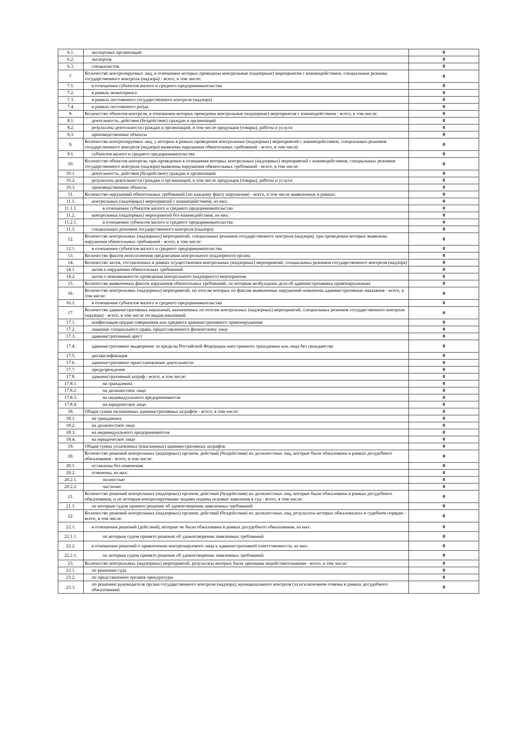| 6.1. | экспертных организаций | 0 |
| 6.2. | экспертов | 0 |
| 6.3. | специалистов | 0 |
| 7. | Количество контролируемых лиц, в отношении которых проведены контрольные (надзорные) мероприятия с взаимодействием, специальные режимы государственного контроля (надзора) - всего, в том числе: | 0 |
| 7.1. | в отношении субъектов малого и среднего предпринимательства | 0 |
| 7.2. | в рамках мониторинга | 0 |
| 7.3. | в рамках постоянного государственного контроля (надзора) | 0 |
| 7.4. | в рамках постоянного рейда | 0 |
| 8. | Количество объектов контроля, в отношении которых проведены контрольные (надзорные) мероприятия с взаимодействием - всего, в том числе: | 0 |
| 8.1. | деятельность, действия (бездействие) граждан и организаций | 0 |
| 8.2. | результаты деятельности граждан и организаций, в том числе продукция (товары), работы и услуги | 0 |
| 8.3. | производственные объекты | 0 |
| 9. | Количество контролируемых лиц, у которых в рамках проведения контрольных (надзорных) мероприятий с взаимодействием, специальных режимов государственного контроля (надзора) выявлены нарушения обязательных требований - всего, в том числе: | 0 |
| 9.1. | субъектов малого и среднего предпринимательства | 0 |
| 10. | Количество объектов контроля, при проведении в отношении которых контрольных (надзорных) мероприятий с взаимодействием, специальных режимов государственного контроля (надзора) выявлены нарушения обязательных требований - всего, в том числе: | 0 |
| 10.1. | деятельность, действия (бездействие) граждан и организаций | 0 |
| 10.2. | результаты деятельности граждан и организаций, в том числе продукция (товары), работы и услуги | 0 |
| 10.3. | производственные объекты | 0 |
| 11. | Количество нарушений обязательных требований (по каждому факту нарушения) - всего, в том числе выявленных в рамках: | 0 |
| 11.1. | контрольных (надзорных) мероприятий с взаимодействием, из них: | 0 |
| 11.1.1. | в отношении субъектов малого и среднего предпринимательства | 0 |
| 11.2. | контрольных (надзорных) мероприятий без взаимодействия, из них: | 0 |
| 11.2.1. | в отношении субъектов малого и среднего предпринимательства | 0 |
| 11.3. | специальных режимов государственного контроля (надзора) | 0 |
| 12. | Количество контрольных (надзорных) мероприятий, специальных режимов государственного контроля (надзора), при проведении которых выявлены нарушения обязательных требований - всего, в том числе: | 0 |
| 12.1. | в отношении субъектов малого и среднего предпринимательства | 0 |
| 13. | Количество фактов неисполнения предписания контрольного (надзорного) органа | 0 |
| 14. | Количество актов, составленных в рамках осуществления контрольных (надзорных) мероприятий, специальных режимов государственного контроля (надзора) | 0 |
| 14.1. | актов о нарушении обязательных требований | 0 |
| 14.2. | актов о невозможности проведения контрольного (надзорного) мероприятия | 0 |
| 15. | Количество выявленных фактов нарушения обязательных требований, по которым возбуждены дела об административных правонарушениях | 0 |
| 16. | Количество контрольных (надзорных) мероприятий, по итогам которых по фактам выявленных нарушений назначены административные наказания - всего, в том числе: | 0 |
| 16.1. | в отношении субъектов малого и среднего предпринимательства | 0 |
| 17. | Количество административных наказаний, назначенных по итогам контрольных (надзорных) мероприятий, специальных режимов государственного контроля (надзора) - всего, в том числе по видам наказаний: | 0 |
| 17.1. | конфискация орудия совершения или предмета административного правонарушения | 0 |
| 17.2. | лишение специального права, предоставленного физическому лицу | 0 |
| 17.3. | административный арест | 0 |
| 17.4. | административное выдворение за пределы Российской Федерации иностранного гражданина или лица без гражданства | 0 |
| 17.5. | дисквалификация | 0 |
| 17.6. | административное приостановление деятельности | 0 |
| 17.7. | предупреждение | 0 |
| 17.8. | административный штраф - всего, в том числе: | 0 |
| 17.8.1. | на гражданина | 0 |
| 17.8.2. | на должностное лицо | 0 |
| 17.8.3. | на индивидуального предпринимателя | 0 |
| 17.8.4. | на юридическое лицо | 0 |
| 18. | Общая сумма наложенных административных штрафов - всего, в том числе: | 0 |
| 18.1. | на гражданина | 0 |
| 18.2. | на должностное лицо | 0 |
| 18.3. | на индивидуального предпринимателя | 0 |
| 18.4. | на юридическое лицо | 0 |
| 19. | Общая сумма уплаченных (взысканных) административных штрафов | 0 |
| 20. | Количество решений контрольных (надзорных) органов, действий (бездействия) их должностных лиц, которые были обжалованы в рамках досудебного обжалования - всего, в том числе: | 0 |
| 20.1. | оставлены без изменения | 0 |
| 20.2. | отменены, из них: | 0 |
| 20.2.1. | полностью | 0 |
| 20.2.2. | частично | 0 |
| 21. | Количество решений контрольных (надзорных) органов, действий (бездействия) их должностных лиц, которые были обжалованы в рамках досудебного обжалования, и по которым контролируемыми лицами поданы исковые заявления в суд - всего, в том числе: | 0 |
| 21.1. | по которым судом принято решение об удовлетворении заявленных требований | 0 |
| 22. | Количество решений контрольных (надзорных) органов, действий (бездействия) их должностных лиц, результаты которых обжаловались в судебном порядке - всего, в том числе: | 0 |
| 22.1. | в отношении решений (действий), которые не были обжалованы в рамках досудебного обжалования, из них: | 0 |
| 22.1.1. | по которым судом принято решение об удовлетворении заявленных требований | 0 |
| 22.2. | в отношении решений о привлечении контролируемого лица к административной ответственности, из них: | 0 |
| 22.2.1. | по которым судом принято решение об удовлетворении заявленных требований | 0 |
| 23. | Количество контрольных (надзорных) мероприятий, результаты которых были признаны недействительными - всего, в том числе: | 0 |
| 23.1. | по решению суда | 0 |
| 23.2. | по представлению органов прокуратуры | 0 |
| 23.3. | по решению руководителя органа государственного контроля (надзора), муниципального контроля (за исключением отмены в рамках досудебного обжалования) | 0 |